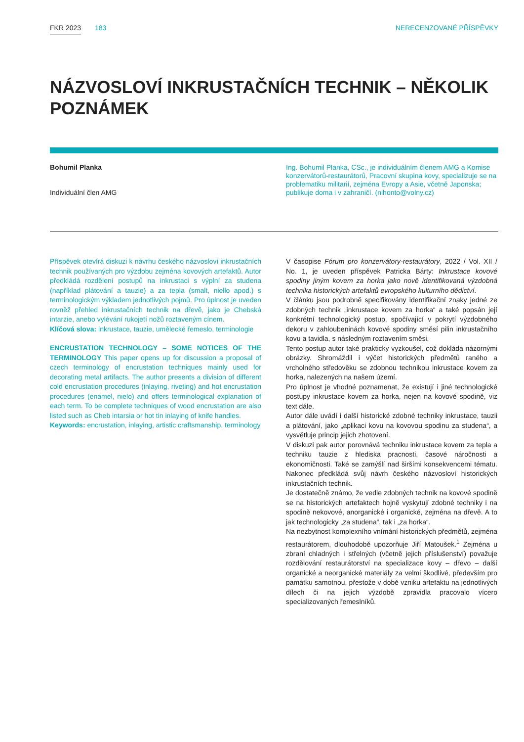FKR 2023 183 NERECENZOVANÉ PŘÍSPĚVKY
NÁZVOSLOVÍ INKRUSTAČNÍCH TECHNIK – NĚKOLIK POZNÁMEK
Bohumil Planka
Individuální člen AMG
Ing. Bohumil Planka, CSc., je individuálním členem AMG a Komise konzervátorů-restaurátorů, Pracovní skupina kovy, specializuje se na problematiku militarií, zejména Evropy a Asie, včetně Japonska; publikuje doma i v zahraničí. (nihonto@volny.cz)
Příspěvek otevírá diskuzi k návrhu českého názvosloví inkrustačních technik používaných pro výzdobu zejména kovových artefaktů. Autor předkládá rozdělení postupů na inkrustaci s výplní za studena (například plátování a tauzie) a za tepla (smalt, niello apod.) s terminologickým výkladem jednotlivých pojmů. Pro úplnost je uveden rovněž přehled inkrustačních technik na dřevě, jako je Chebská intarzie, anebo vylévání rukojetí nožů roztaveným cínem.
Klíčová slova: inkrustace, tauzie, umělecké řemeslo, terminologie
ENCRUSTATION TECHNOLOGY – SOME NOTICES OF THE TERMINOLOGY This paper opens up for discussion a proposal of czech terminology of encrustation techniques mainly used for decorating metal artifacts. The author presents a division of different cold encrustation procedures (inlaying, riveting) and hot encrustation procedures (enamel, nielo) and offers terminological explanation of each term. To be complete techniques of wood encrustation are also listed such as Cheb intarsia or hot tin inlaying of knife handles.
Keywords: encrustation, inlaying, artistic craftsmanship, terminology
V časopise Fórum pro konzervátory-restaurátory, 2022 / Vol. XII / No. 1, je uveden příspěvek Patricka Bárty: Inkrustace kovové spodiny jiným kovem za horka jako nově identifikovaná výzdobná technika historických artefaktů evropského kulturního dědictví.
V článku jsou podrobně specifikovány identifikační znaky jedné ze zdobných technik „inkrustace kovem za horka“ a také popsán její konkrétní technologický postup, spočívající v pokrytí výzdobného dekoru v zahloubeninách kovové spodiny směsí pilin inkrustačního kovu a tavidla, s následným roztavením směsi.
Tento postup autor také prakticky vyzkoušel, což dokládá názornými obrázky. Shromáždil i výčet historických předmětů raného a vrcholného středověku se zdobnou technikou inkrustace kovem za horka, nalezených na našem území.
Pro úplnost je vhodné poznamenat, že existují i jiné technologické postupy inkrustace kovem za horka, nejen na kovové spodině, viz text dále.
Autor dále uvádí i další historické zdobné techniky inkrustace, tauzii a plátování, jako „aplikaci kovu na kovovou spodinu za studena“, a vysvětluje princip jejich zhotovení.
V diskuzi pak autor porovnává techniku inkrustace kovem za tepla a techniku tauzie z hlediska pracnosti, časové náročnosti a ekonomičnosti. Také se zamýšlí nad širšími konsekvencemi tématu. Nakonec předkládá svůj návrh českého názvosloví historických inkrustačních technik.
Je dostatečně známo, že vedle zdobných technik na kovové spodině se na historických artefaktech hojně vyskytují zdobné techniky i na spodině nekovové, anorganické i organické, zejména na dřevě. A to jak technologicky „za studena“, tak i „za horka“.
Na nezbytnost komplexního vnímání historických předmětů, zejména restaurátorem, dlouhodobě upozorňuje Jiří Matoušek.<sup>1</sup> Zejména u zbraní chladných i střelných (včetně jejich příslušenství) považuje rozdělování restaurátorství na specializace kovy – dřevo – další organické a neorganické materiály za velmi škodlivé, především pro památku samotnou, přestože v době vzniku artefaktu na jednotlivých dílech či na jejich výzdobě zpravidla pracovalo vícero specializovaných řemeslníků.